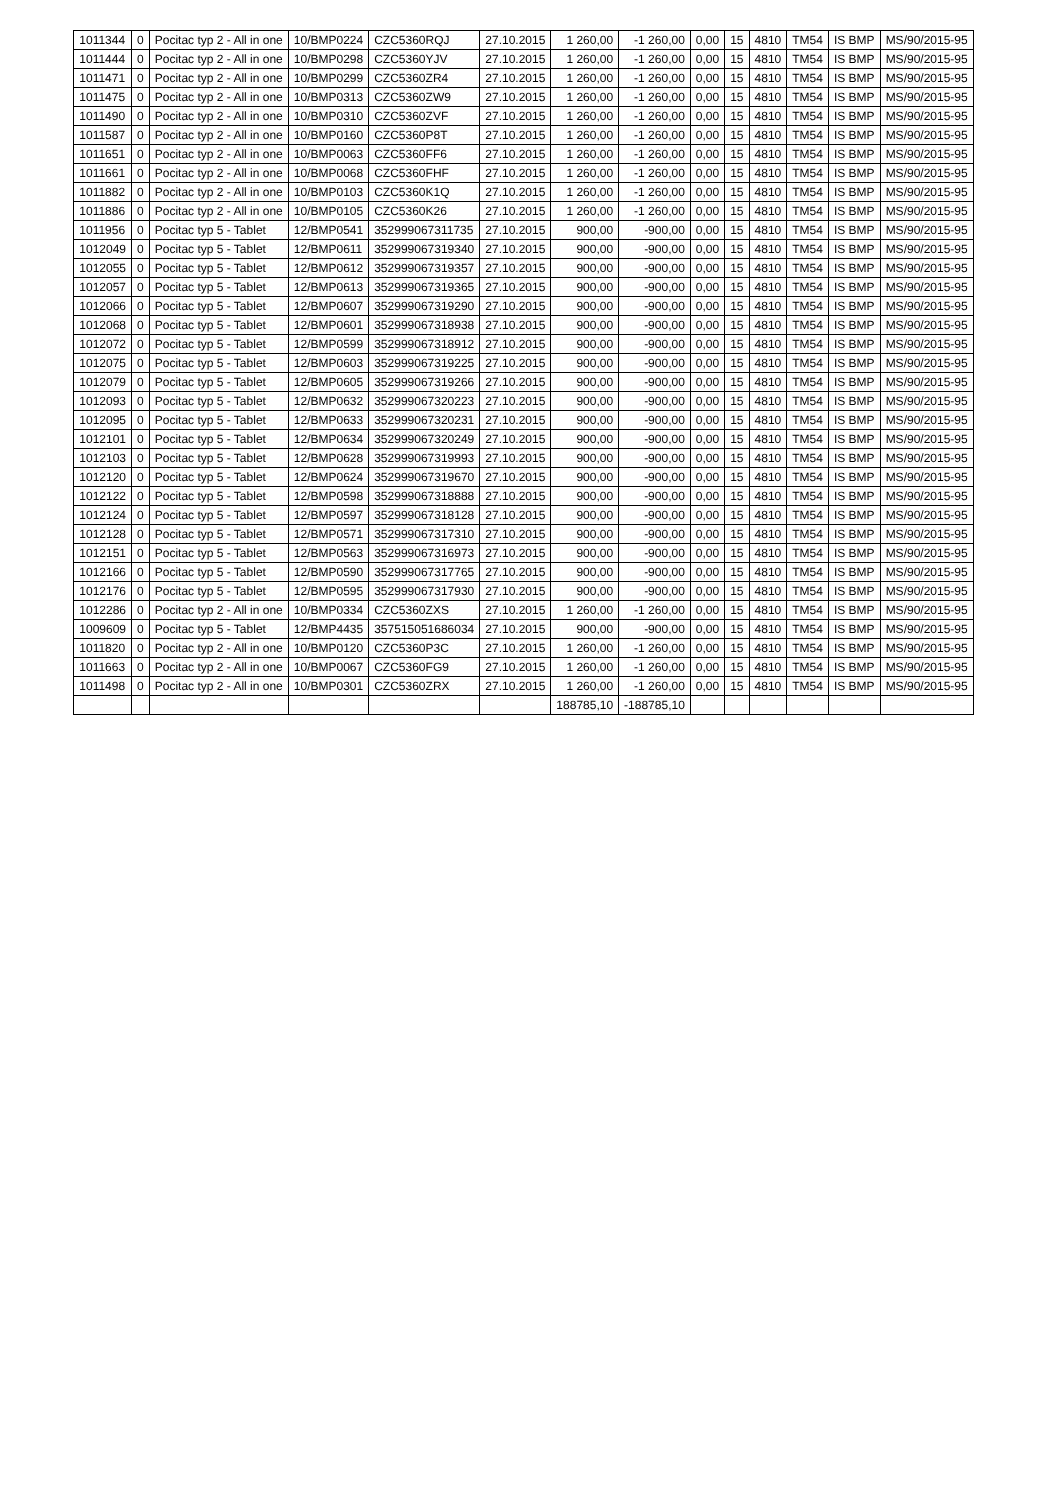| 1011344 | 0 | Pocitac typ 2 - All in one | 10/BMP0224 | CZC5360RQJ | 27.10.2015 | 1 260,00 | -1 260,00 | 0,00 | 15 | 4810 | TM54 | IS BMP | MS/90/2015-95 |
| 1011444 | 0 | Pocitac typ 2 - All in one | 10/BMP0298 | CZC5360YJV | 27.10.2015 | 1 260,00 | -1 260,00 | 0,00 | 15 | 4810 | TM54 | IS BMP | MS/90/2015-95 |
| 1011471 | 0 | Pocitac typ 2 - All in one | 10/BMP0299 | CZC5360ZR4 | 27.10.2015 | 1 260,00 | -1 260,00 | 0,00 | 15 | 4810 | TM54 | IS BMP | MS/90/2015-95 |
| 1011475 | 0 | Pocitac typ 2 - All in one | 10/BMP0313 | CZC5360ZW9 | 27.10.2015 | 1 260,00 | -1 260,00 | 0,00 | 15 | 4810 | TM54 | IS BMP | MS/90/2015-95 |
| 1011490 | 0 | Pocitac typ 2 - All in one | 10/BMP0310 | CZC5360ZVF | 27.10.2015 | 1 260,00 | -1 260,00 | 0,00 | 15 | 4810 | TM54 | IS BMP | MS/90/2015-95 |
| 1011587 | 0 | Pocitac typ 2 - All in one | 10/BMP0160 | CZC5360P8T | 27.10.2015 | 1 260,00 | -1 260,00 | 0,00 | 15 | 4810 | TM54 | IS BMP | MS/90/2015-95 |
| 1011651 | 0 | Pocitac typ 2 - All in one | 10/BMP0063 | CZC5360FF6 | 27.10.2015 | 1 260,00 | -1 260,00 | 0,00 | 15 | 4810 | TM54 | IS BMP | MS/90/2015-95 |
| 1011661 | 0 | Pocitac typ 2 - All in one | 10/BMP0068 | CZC5360FHF | 27.10.2015 | 1 260,00 | -1 260,00 | 0,00 | 15 | 4810 | TM54 | IS BMP | MS/90/2015-95 |
| 1011882 | 0 | Pocitac typ 2 - All in one | 10/BMP0103 | CZC5360K1Q | 27.10.2015 | 1 260,00 | -1 260,00 | 0,00 | 15 | 4810 | TM54 | IS BMP | MS/90/2015-95 |
| 1011886 | 0 | Pocitac typ 2 - All in one | 10/BMP0105 | CZC5360K26 | 27.10.2015 | 1 260,00 | -1 260,00 | 0,00 | 15 | 4810 | TM54 | IS BMP | MS/90/2015-95 |
| 1011956 | 0 | Pocitac typ 5 - Tablet | 12/BMP0541 | 352999067311735 | 27.10.2015 | 900,00 | -900,00 | 0,00 | 15 | 4810 | TM54 | IS BMP | MS/90/2015-95 |
| 1012049 | 0 | Pocitac typ 5 - Tablet | 12/BMP0611 | 352999067319340 | 27.10.2015 | 900,00 | -900,00 | 0,00 | 15 | 4810 | TM54 | IS BMP | MS/90/2015-95 |
| 1012055 | 0 | Pocitac typ 5 - Tablet | 12/BMP0612 | 352999067319357 | 27.10.2015 | 900,00 | -900,00 | 0,00 | 15 | 4810 | TM54 | IS BMP | MS/90/2015-95 |
| 1012057 | 0 | Pocitac typ 5 - Tablet | 12/BMP0613 | 352999067319365 | 27.10.2015 | 900,00 | -900,00 | 0,00 | 15 | 4810 | TM54 | IS BMP | MS/90/2015-95 |
| 1012066 | 0 | Pocitac typ 5 - Tablet | 12/BMP0607 | 352999067319290 | 27.10.2015 | 900,00 | -900,00 | 0,00 | 15 | 4810 | TM54 | IS BMP | MS/90/2015-95 |
| 1012068 | 0 | Pocitac typ 5 - Tablet | 12/BMP0601 | 352999067318938 | 27.10.2015 | 900,00 | -900,00 | 0,00 | 15 | 4810 | TM54 | IS BMP | MS/90/2015-95 |
| 1012072 | 0 | Pocitac typ 5 - Tablet | 12/BMP0599 | 352999067318912 | 27.10.2015 | 900,00 | -900,00 | 0,00 | 15 | 4810 | TM54 | IS BMP | MS/90/2015-95 |
| 1012075 | 0 | Pocitac typ 5 - Tablet | 12/BMP0603 | 352999067319225 | 27.10.2015 | 900,00 | -900,00 | 0,00 | 15 | 4810 | TM54 | IS BMP | MS/90/2015-95 |
| 1012079 | 0 | Pocitac typ 5 - Tablet | 12/BMP0605 | 352999067319266 | 27.10.2015 | 900,00 | -900,00 | 0,00 | 15 | 4810 | TM54 | IS BMP | MS/90/2015-95 |
| 1012093 | 0 | Pocitac typ 5 - Tablet | 12/BMP0632 | 352999067320223 | 27.10.2015 | 900,00 | -900,00 | 0,00 | 15 | 4810 | TM54 | IS BMP | MS/90/2015-95 |
| 1012095 | 0 | Pocitac typ 5 - Tablet | 12/BMP0633 | 352999067320231 | 27.10.2015 | 900,00 | -900,00 | 0,00 | 15 | 4810 | TM54 | IS BMP | MS/90/2015-95 |
| 1012101 | 0 | Pocitac typ 5 - Tablet | 12/BMP0634 | 352999067320249 | 27.10.2015 | 900,00 | -900,00 | 0,00 | 15 | 4810 | TM54 | IS BMP | MS/90/2015-95 |
| 1012103 | 0 | Pocitac typ 5 - Tablet | 12/BMP0628 | 352999067319993 | 27.10.2015 | 900,00 | -900,00 | 0,00 | 15 | 4810 | TM54 | IS BMP | MS/90/2015-95 |
| 1012120 | 0 | Pocitac typ 5 - Tablet | 12/BMP0624 | 352999067319670 | 27.10.2015 | 900,00 | -900,00 | 0,00 | 15 | 4810 | TM54 | IS BMP | MS/90/2015-95 |
| 1012122 | 0 | Pocitac typ 5 - Tablet | 12/BMP0598 | 352999067318888 | 27.10.2015 | 900,00 | -900,00 | 0,00 | 15 | 4810 | TM54 | IS BMP | MS/90/2015-95 |
| 1012124 | 0 | Pocitac typ 5 - Tablet | 12/BMP0597 | 352999067318128 | 27.10.2015 | 900,00 | -900,00 | 0,00 | 15 | 4810 | TM54 | IS BMP | MS/90/2015-95 |
| 1012128 | 0 | Pocitac typ 5 - Tablet | 12/BMP0571 | 352999067317310 | 27.10.2015 | 900,00 | -900,00 | 0,00 | 15 | 4810 | TM54 | IS BMP | MS/90/2015-95 |
| 1012151 | 0 | Pocitac typ 5 - Tablet | 12/BMP0563 | 352999067316973 | 27.10.2015 | 900,00 | -900,00 | 0,00 | 15 | 4810 | TM54 | IS BMP | MS/90/2015-95 |
| 1012166 | 0 | Pocitac typ 5 - Tablet | 12/BMP0590 | 352999067317765 | 27.10.2015 | 900,00 | -900,00 | 0,00 | 15 | 4810 | TM54 | IS BMP | MS/90/2015-95 |
| 1012176 | 0 | Pocitac typ 5 - Tablet | 12/BMP0595 | 352999067317930 | 27.10.2015 | 900,00 | -900,00 | 0,00 | 15 | 4810 | TM54 | IS BMP | MS/90/2015-95 |
| 1012286 | 0 | Pocitac typ 2 - All in one | 10/BMP0334 | CZC5360ZXS | 27.10.2015 | 1 260,00 | -1 260,00 | 0,00 | 15 | 4810 | TM54 | IS BMP | MS/90/2015-95 |
| 1009609 | 0 | Pocitac typ 5 - Tablet | 12/BMP4435 | 357515051686034 | 27.10.2015 | 900,00 | -900,00 | 0,00 | 15 | 4810 | TM54 | IS BMP | MS/90/2015-95 |
| 1011820 | 0 | Pocitac typ 2 - All in one | 10/BMP0120 | CZC5360P3C | 27.10.2015 | 1 260,00 | -1 260,00 | 0,00 | 15 | 4810 | TM54 | IS BMP | MS/90/2015-95 |
| 1011663 | 0 | Pocitac typ 2 - All in one | 10/BMP0067 | CZC5360FG9 | 27.10.2015 | 1 260,00 | -1 260,00 | 0,00 | 15 | 4810 | TM54 | IS BMP | MS/90/2015-95 |
| 1011498 | 0 | Pocitac typ 2 - All in one | 10/BMP0301 | CZC5360ZRX | 27.10.2015 | 1 260,00 | -1 260,00 | 0,00 | 15 | 4810 | TM54 | IS BMP | MS/90/2015-95 |
| | | | | | | 188785,10 | -188785,10 | | | | | | |